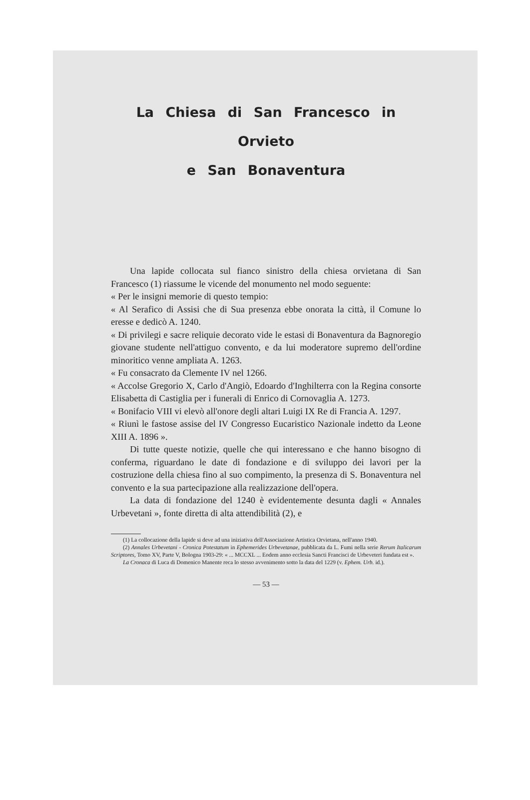La Chiesa di San Francesco in Orvieto
e San Bonaventura
Una lapide collocata sul fianco sinistro della chiesa orvietana di San Francesco (1) riassume le vicende del monumento nel modo seguente:
« Per le insigni memorie di questo tempio:
« Al Serafico di Assisi che di Sua presenza ebbe onorata la città, il Comune lo eresse e dedicò A. 1240.
« Di privilegi e sacre reliquie decorato vide le estasi di Bonaventura da Bagnoregio giovane studente nell'attiguo convento, e da lui moderatore supremo dell'ordine minoritico venne ampliata A. 1263.
« Fu consacrato da Clemente IV nel 1266.
« Accolse Gregorio X, Carlo d'Angiò, Edoardo d'Inghilterra con la Regina consorte Elisabetta di Castiglia per i funerali di Enrico di Cornovaglia A. 1273.
« Bonifacio VIII vi elevò all'onore degli altari Luigi IX Re di Francia A. 1297.
« Riunì le fastose assise del IV Congresso Eucaristico Nazionale indetto da Leone XIII A. 1896 ».
Di tutte queste notizie, quelle che qui interessano e che hanno bisogno di conferma, riguardano le date di fondazione e di sviluppo dei lavori per la costruzione della chiesa fino al suo compimento, la presenza di S. Bonaventura nel convento e la sua partecipazione alla realizzazione dell'opera.
La data di fondazione del 1240 è evidentemente desunta dagli « Annales Urbevetani », fonte diretta di alta attendibilità (2), e
(1) La collocazione della lapide si deve ad una iniziativa dell'Associazione Artistica Orvietana, nell'anno 1940.
(2) Annales Urbevetani - Cronica Potestatum in Ephemerides Urbevetanae, pubblicata da L. Fumi nella serie Rerum Italicarum Scriptores, Tomo XV, Parte V, Bologna 1903-29: « ... MCCXL ... Eodem anno ecclesia Sancti Francisci de Urbeveteri fundata est ».
La Cronaca di Luca di Domenico Manente reca lo stesso avvenimento sotto la data del 1229 (v. Ephem. Urb. id.).
— 53 —